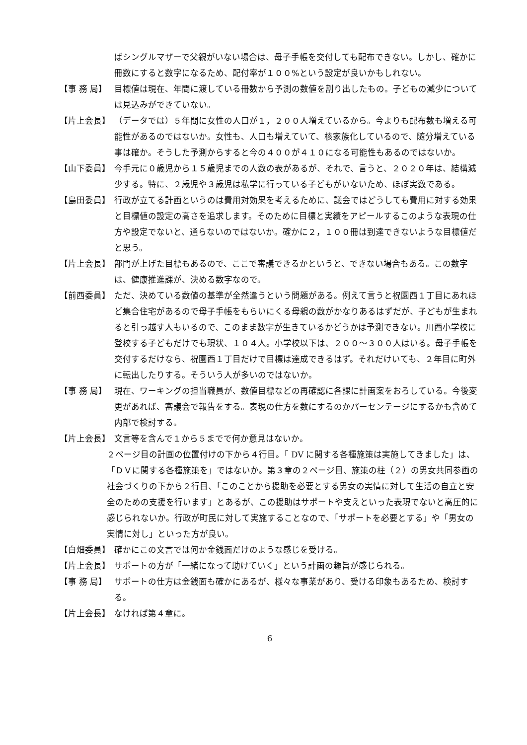ばシングルマザーで父親がいない場合は、母子手帳を交付しても配布できない。しかし、確かに冊数にすると数字になるため、配付率が１００%という設定が良いかもしれない。
【事 務 局】 目標値は現在、年間に渡している冊数から予測の数値を割り出したもの。子どもの減少については見込みができていない。
【片上会長】 （データでは）５年間に女性の人口が１，２００人増えているから。今よりも配布数も増える可能性があるのではないか。女性も、人口も増えていて、核家族化しているので、随分増えている事は確か。そうした予測からすると今の４００が４１０になる可能性もあるのではないか。
【山下委員】 今手元に０歳児から１５歳児までの人数の表があるが、それで、言うと、２０２０年は、結構減少する。特に、２歳児や３歳児は私学に行っている子どもがいないため、ほぼ実数である。
【島田委員】 行政が立てる計画というのは費用対効果を考えるために、議会ではどうしても費用に対する効果と目標値の設定の高さを追求します。そのために目標と実績をアピールするこのような表現の仕方や設定でないと、通らないのではないか。確かに２，１００冊は到達できないような目標値だと思う。
【片上会長】 部門が上げた目標もあるので、ここで審議できるかというと、できない場合もある。この数字は、健康推進課が、決める数字なので。
【前西委員】 ただ、決めている数値の基準が全然違うという問題がある。例えて言うと祝園西１丁目にあれほど集合住宅があるので母子手帳をもらいにくる母親の数がかなりあるはずだが、子どもが生まれると引っ越す人もいるので、このまま数字が生きているかどうかは予測できない。川西小学校に登校する子どもだけでも現状、１０４人。小学校以下は、２００～３００人はいる。母子手帳を交付するだけなら、祝園西１丁目だけで目標は達成できるはず。それだけいても、２年目に町外に転出したりする。そういう人が多いのではないか。
【事 務 局】 現在、ワーキングの担当職員が、数値目標などの再確認に各課に計画案をおろしている。今後変更があれば、審議会で報告をする。表現の仕方を数にするのかパーセンテージにするかも含めて内部で検討する。
【片上会長】 文言等を含んで１から５までで何か意見はないか。
２ページ目の計画の位置付けの下から４行目。「 DV に関する各種施策は実施してきました」は、「ＤＶに関する各種施策を」ではないか。第３章の２ページ目、施策の柱（２）の男女共同参画の社会づくりの下から２行目、「このことから援助を必要とする男女の実情に対して生活の自立と安全のための支援を行います」とあるが、この援助はサポートや支えといった表現でないと高圧的に感じられないか。行政が町民に対して実施することなので、「サポートを必要とする」や「男女の実情に対し」といった方が良い。
【白畑委員】 確かにこの文言では何か金銭面だけのような感じを受ける。
【片上会長】 サポートの方が「一緒になって助けていく」という計画の趣旨が感じられる。
【事 務 局】 サポートの仕方は金銭面も確かにあるが、様々な事業があり、受ける印象もあるため、検討する。
【片上会長】 なければ第４章に。
6